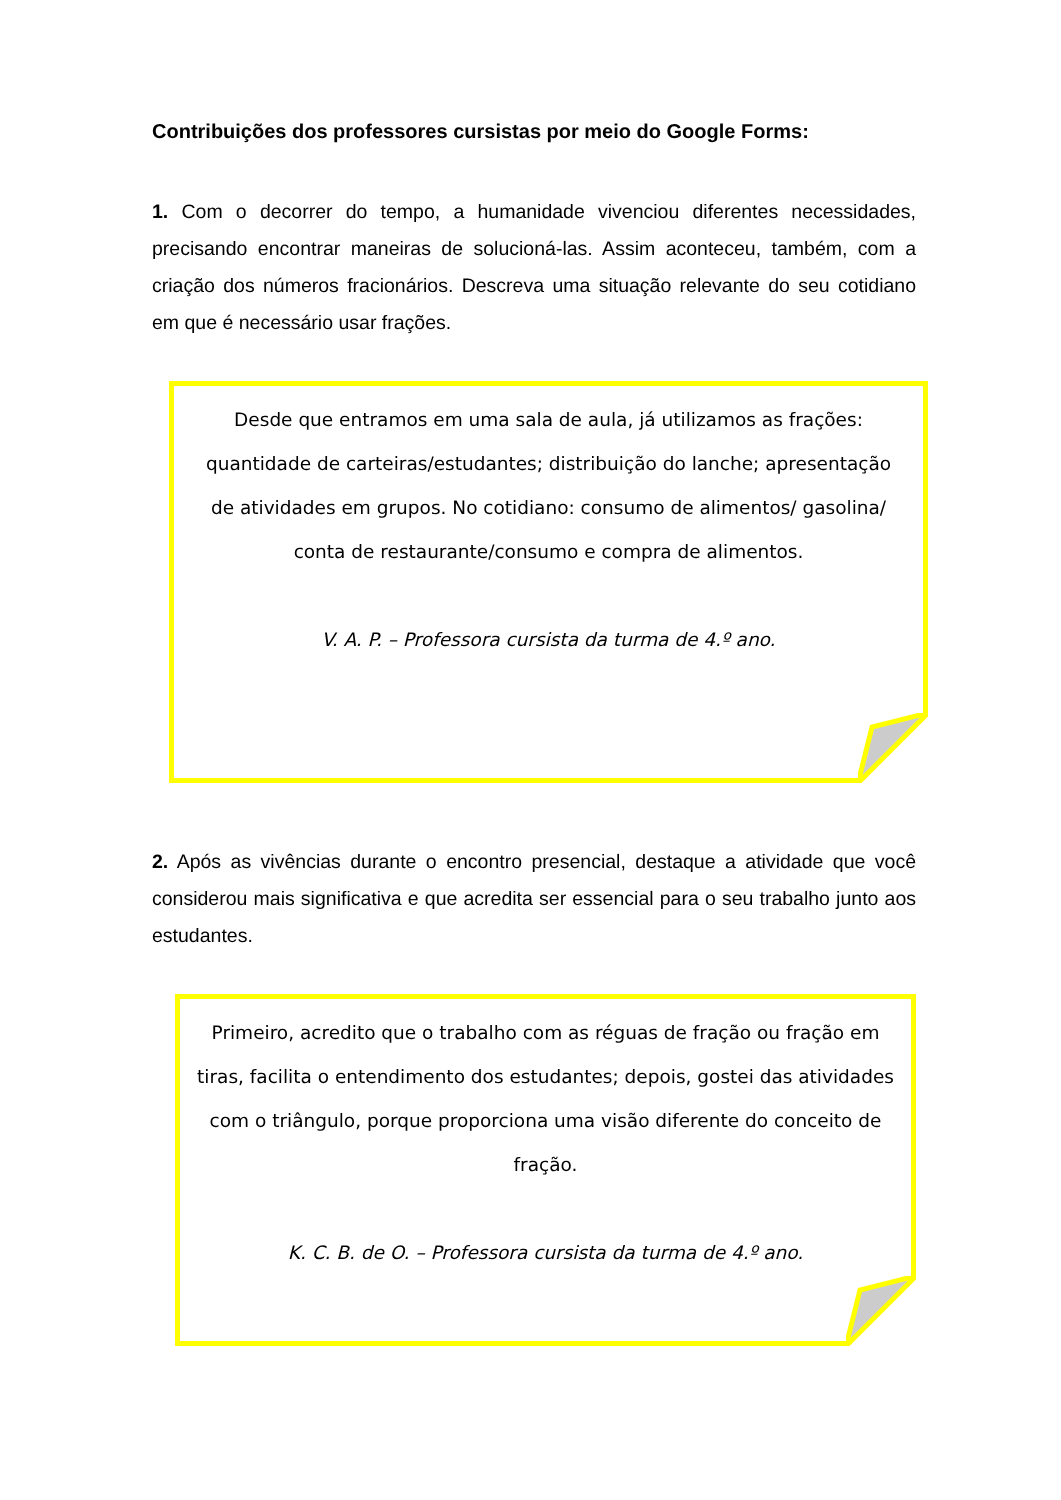Contribuições dos professores cursistas por meio do Google Forms:
1. Com o decorrer do tempo, a humanidade vivenciou diferentes necessidades, precisando encontrar maneiras de solucioná-las. Assim aconteceu, também, com a criação dos números fracionários. Descreva uma situação relevante do seu cotidiano em que é necessário usar frações.
Desde que entramos em uma sala de aula, já utilizamos as frações: quantidade de carteiras/estudantes; distribuição do lanche; apresentação de atividades em grupos. No cotidiano: consumo de alimentos/ gasolina/ conta de restaurante/consumo e compra de alimentos.
V. A. P. – Professora cursista da turma de 4.º ano.
2. Após as vivências durante o encontro presencial, destaque a atividade que você considerou mais significativa e que acredita ser essencial para o seu trabalho junto aos estudantes.
Primeiro, acredito que o trabalho com as réguas de fração ou fração em tiras, facilita o entendimento dos estudantes; depois, gostei das atividades com o triângulo, porque proporciona uma visão diferente do conceito de fração.
K. C. B. de O. – Professora cursista da turma de 4.º ano.